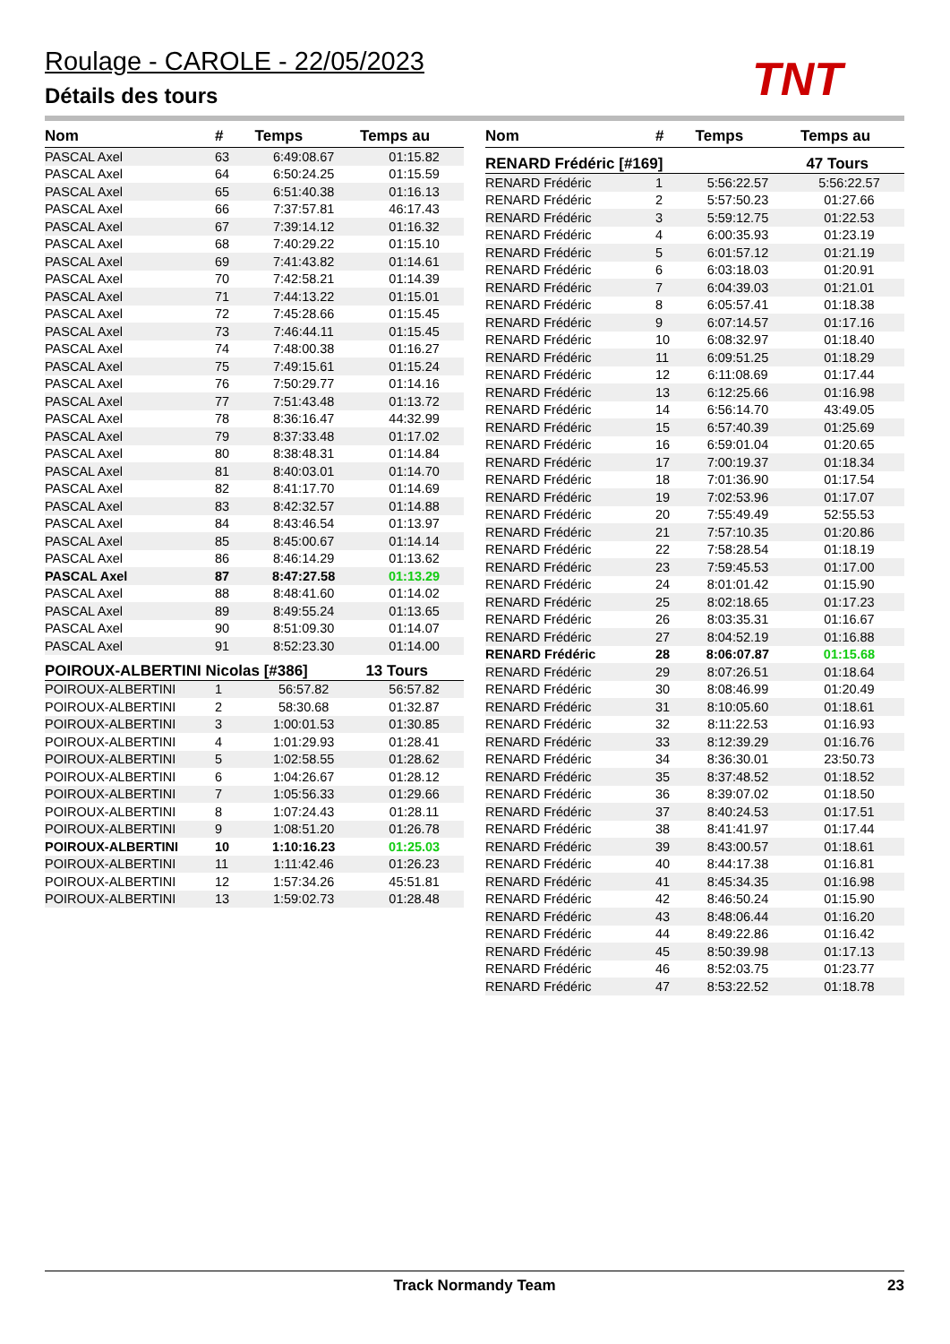Roulage - CAROLE - 22/05/2023
Détails des tours TNT
| Nom | # | Temps | Temps au |
| --- | --- | --- | --- |
| PASCAL Axel | 63 | 6:49:08.67 | 01:15.82 |
| PASCAL Axel | 64 | 6:50:24.25 | 01:15.59 |
| PASCAL Axel | 65 | 6:51:40.38 | 01:16.13 |
| PASCAL Axel | 66 | 7:37:57.81 | 46:17.43 |
| PASCAL Axel | 67 | 7:39:14.12 | 01:16.32 |
| PASCAL Axel | 68 | 7:40:29.22 | 01:15.10 |
| PASCAL Axel | 69 | 7:41:43.82 | 01:14.61 |
| PASCAL Axel | 70 | 7:42:58.21 | 01:14.39 |
| PASCAL Axel | 71 | 7:44:13.22 | 01:15.01 |
| PASCAL Axel | 72 | 7:45:28.66 | 01:15.45 |
| PASCAL Axel | 73 | 7:46:44.11 | 01:15.45 |
| PASCAL Axel | 74 | 7:48:00.38 | 01:16.27 |
| PASCAL Axel | 75 | 7:49:15.61 | 01:15.24 |
| PASCAL Axel | 76 | 7:50:29.77 | 01:14.16 |
| PASCAL Axel | 77 | 7:51:43.48 | 01:13.72 |
| PASCAL Axel | 78 | 8:36:16.47 | 44:32.99 |
| PASCAL Axel | 79 | 8:37:33.48 | 01:17.02 |
| PASCAL Axel | 80 | 8:38:48.31 | 01:14.84 |
| PASCAL Axel | 81 | 8:40:03.01 | 01:14.70 |
| PASCAL Axel | 82 | 8:41:17.70 | 01:14.69 |
| PASCAL Axel | 83 | 8:42:32.57 | 01:14.88 |
| PASCAL Axel | 84 | 8:43:46.54 | 01:13.97 |
| PASCAL Axel | 85 | 8:45:00.67 | 01:14.14 |
| PASCAL Axel | 86 | 8:46:14.29 | 01:13.62 |
| PASCAL Axel | 87 | 8:47:27.58 | 01:13.29 |
| PASCAL Axel | 88 | 8:48:41.60 | 01:14.02 |
| PASCAL Axel | 89 | 8:49:55.24 | 01:13.65 |
| PASCAL Axel | 90 | 8:51:09.30 | 01:14.07 |
| PASCAL Axel | 91 | 8:52:23.30 | 01:14.00 |
POIROUX-ALBERTINI Nicolas [#386] 13 Tours
| POIROUX-ALBERTINI | 1 | 56:57.82 | 56:57.82 |
| POIROUX-ALBERTINI | 2 | 58:30.68 | 01:32.87 |
| POIROUX-ALBERTINI | 3 | 1:00:01.53 | 01:30.85 |
| POIROUX-ALBERTINI | 4 | 1:01:29.93 | 01:28.41 |
| POIROUX-ALBERTINI | 5 | 1:02:58.55 | 01:28.62 |
| POIROUX-ALBERTINI | 6 | 1:04:26.67 | 01:28.12 |
| POIROUX-ALBERTINI | 7 | 1:05:56.33 | 01:29.66 |
| POIROUX-ALBERTINI | 8 | 1:07:24.43 | 01:28.11 |
| POIROUX-ALBERTINI | 9 | 1:08:51.20 | 01:26.78 |
| POIROUX-ALBERTINI | 10 | 1:10:16.23 | 01:25.03 |
| POIROUX-ALBERTINI | 11 | 1:11:42.46 | 01:26.23 |
| POIROUX-ALBERTINI | 12 | 1:57:34.26 | 45:51.81 |
| POIROUX-ALBERTINI | 13 | 1:59:02.73 | 01:28.48 |
| Nom | # | Temps | Temps au |
| --- | --- | --- | --- |
RENARD Frédéric [#169] 47 Tours
| RENARD Frédéric | 1 | 5:56:22.57 | 5:56:22.57 |
| RENARD Frédéric | 2 | 5:57:50.23 | 01:27.66 |
| RENARD Frédéric | 3 | 5:59:12.75 | 01:22.53 |
| RENARD Frédéric | 4 | 6:00:35.93 | 01:23.19 |
| RENARD Frédéric | 5 | 6:01:57.12 | 01:21.19 |
| RENARD Frédéric | 6 | 6:03:18.03 | 01:20.91 |
| RENARD Frédéric | 7 | 6:04:39.03 | 01:21.01 |
| RENARD Frédéric | 8 | 6:05:57.41 | 01:18.38 |
| RENARD Frédéric | 9 | 6:07:14.57 | 01:17.16 |
| RENARD Frédéric | 10 | 6:08:32.97 | 01:18.40 |
| RENARD Frédéric | 11 | 6:09:51.25 | 01:18.29 |
| RENARD Frédéric | 12 | 6:11:08.69 | 01:17.44 |
| RENARD Frédéric | 13 | 6:12:25.66 | 01:16.98 |
| RENARD Frédéric | 14 | 6:56:14.70 | 43:49.05 |
| RENARD Frédéric | 15 | 6:57:40.39 | 01:25.69 |
| RENARD Frédéric | 16 | 6:59:01.04 | 01:20.65 |
| RENARD Frédéric | 17 | 7:00:19.37 | 01:18.34 |
| RENARD Frédéric | 18 | 7:01:36.90 | 01:17.54 |
| RENARD Frédéric | 19 | 7:02:53.96 | 01:17.07 |
| RENARD Frédéric | 20 | 7:55:49.49 | 52:55.53 |
| RENARD Frédéric | 21 | 7:57:10.35 | 01:20.86 |
| RENARD Frédéric | 22 | 7:58:28.54 | 01:18.19 |
| RENARD Frédéric | 23 | 7:59:45.53 | 01:17.00 |
| RENARD Frédéric | 24 | 8:01:01.42 | 01:15.90 |
| RENARD Frédéric | 25 | 8:02:18.65 | 01:17.23 |
| RENARD Frédéric | 26 | 8:03:35.31 | 01:16.67 |
| RENARD Frédéric | 27 | 8:04:52.19 | 01:16.88 |
| RENARD Frédéric | 28 | 8:06:07.87 | 01:15.68 |
| RENARD Frédéric | 29 | 8:07:26.51 | 01:18.64 |
| RENARD Frédéric | 30 | 8:08:46.99 | 01:20.49 |
| RENARD Frédéric | 31 | 8:10:05.60 | 01:18.61 |
| RENARD Frédéric | 32 | 8:11:22.53 | 01:16.93 |
| RENARD Frédéric | 33 | 8:12:39.29 | 01:16.76 |
| RENARD Frédéric | 34 | 8:36:30.01 | 23:50.73 |
| RENARD Frédéric | 35 | 8:37:48.52 | 01:18.52 |
| RENARD Frédéric | 36 | 8:39:07.02 | 01:18.50 |
| RENARD Frédéric | 37 | 8:40:24.53 | 01:17.51 |
| RENARD Frédéric | 38 | 8:41:41.97 | 01:17.44 |
| RENARD Frédéric | 39 | 8:43:00.57 | 01:18.61 |
| RENARD Frédéric | 40 | 8:44:17.38 | 01:16.81 |
| RENARD Frédéric | 41 | 8:45:34.35 | 01:16.98 |
| RENARD Frédéric | 42 | 8:46:50.24 | 01:15.90 |
| RENARD Frédéric | 43 | 8:48:06.44 | 01:16.20 |
| RENARD Frédéric | 44 | 8:49:22.86 | 01:16.42 |
| RENARD Frédéric | 45 | 8:50:39.98 | 01:17.13 |
| RENARD Frédéric | 46 | 8:52:03.75 | 01:23.77 |
| RENARD Frédéric | 47 | 8:53:22.52 | 01:18.78 |
Track Normandy Team 23